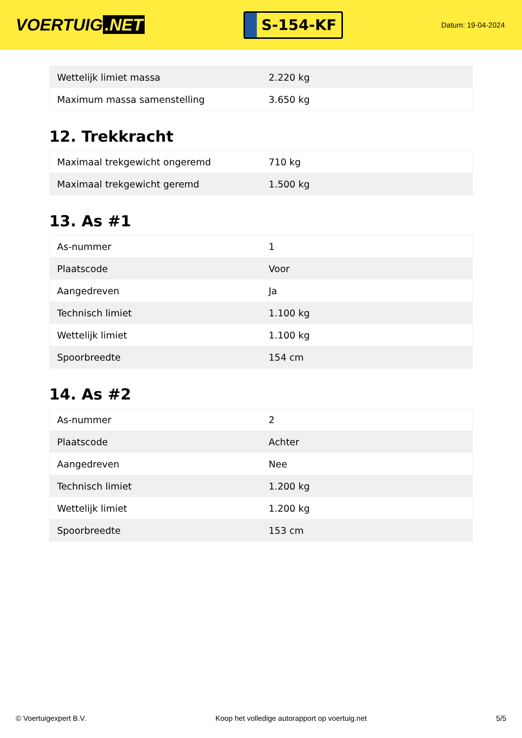VOERTUIG.NET
S-154-KF
Datum: 19-04-2024
| Wettelijk limiet massa | 2.220 kg |
| Maximum massa samenstelling | 3.650 kg |
12. Trekkracht
| Maximaal trekgewicht ongeremd | 710 kg |
| Maximaal trekgewicht geremd | 1.500 kg |
13. As #1
| As-nummer | 1 |
| Plaatscode | Voor |
| Aangedreven | Ja |
| Technisch limiet | 1.100 kg |
| Wettelijk limiet | 1.100 kg |
| Spoorbreedte | 154 cm |
14. As #2
| As-nummer | 2 |
| Plaatscode | Achter |
| Aangedreven | Nee |
| Technisch limiet | 1.200 kg |
| Wettelijk limiet | 1.200 kg |
| Spoorbreedte | 153 cm |
© Voertuigexpert B.V. Koop het volledige autorapport op voertuig.net 5/5